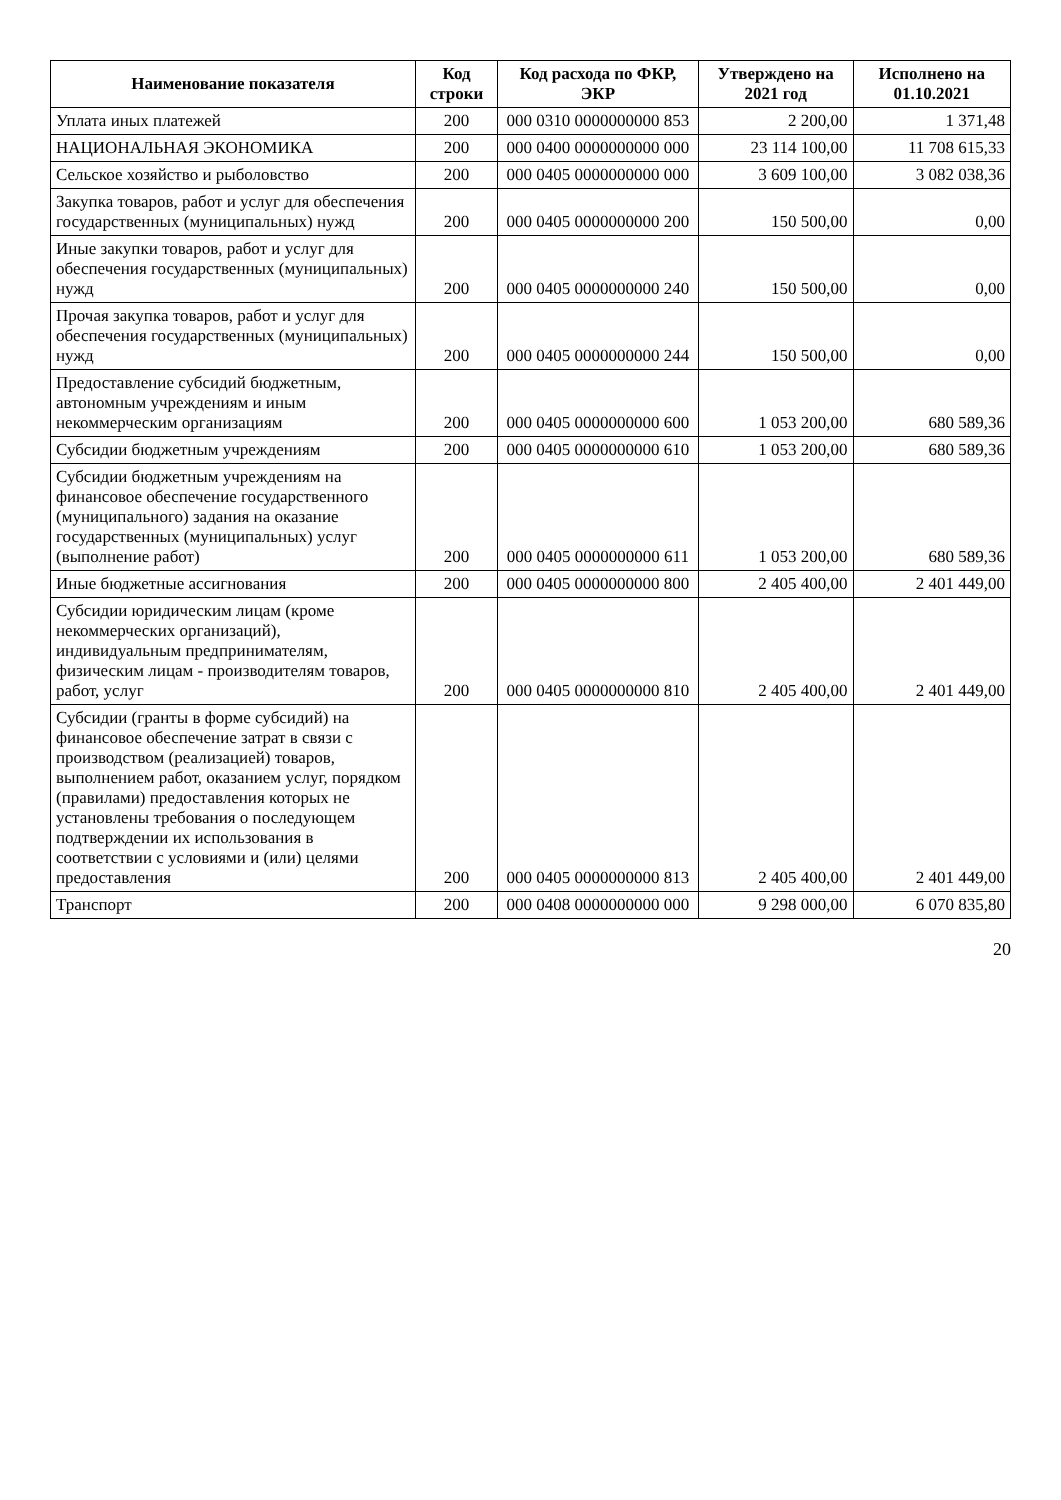| Наименование показателя | Код строки | Код расхода по ФКР, ЭКР | Утверждено на 2021 год | Исполнено на 01.10.2021 |
| --- | --- | --- | --- | --- |
| Уплата иных платежей | 200 | 000 0310 0000000000 853 | 2 200,00 | 1 371,48 |
| НАЦИОНАЛЬНАЯ ЭКОНОМИКА | 200 | 000 0400 0000000000 000 | 23 114 100,00 | 11 708 615,33 |
| Сельское хозяйство и рыболовство | 200 | 000 0405 0000000000 000 | 3 609 100,00 | 3 082 038,36 |
| Закупка товаров, работ и услуг для обеспечения государственных (муниципальных) нужд | 200 | 000 0405 0000000000 200 | 150 500,00 | 0,00 |
| Иные закупки товаров, работ и услуг для обеспечения государственных (муниципальных) нужд | 200 | 000 0405 0000000000 240 | 150 500,00 | 0,00 |
| Прочая закупка товаров, работ и услуг для обеспечения государственных (муниципальных) нужд | 200 | 000 0405 0000000000 244 | 150 500,00 | 0,00 |
| Предоставление субсидий бюджетным, автономным учреждениям и иным некоммерческим организациям | 200 | 000 0405 0000000000 600 | 1 053 200,00 | 680 589,36 |
| Субсидии бюджетным учреждениям | 200 | 000 0405 0000000000 610 | 1 053 200,00 | 680 589,36 |
| Субсидии бюджетным учреждениям на финансовое обеспечение государственного (муниципального) задания на оказание государственных (муниципальных) услуг (выполнение работ) | 200 | 000 0405 0000000000 611 | 1 053 200,00 | 680 589,36 |
| Иные бюджетные ассигнования | 200 | 000 0405 0000000000 800 | 2 405 400,00 | 2 401 449,00 |
| Субсидии юридическим лицам (кроме некоммерческих организаций), индивидуальным предпринимателям, физическим лицам - производителям товаров, работ, услуг | 200 | 000 0405 0000000000 810 | 2 405 400,00 | 2 401 449,00 |
| Субсидии (гранты в форме субсидий) на финансовое обеспечение затрат в связи с производством (реализацией) товаров, выполнением работ, оказанием услуг, порядком (правилами) предоставления которых не установлены требования о последующем подтверждении их использования в соответствии с условиями и (или) целями предоставления | 200 | 000 0405 0000000000 813 | 2 405 400,00 | 2 401 449,00 |
| Транспорт | 200 | 000 0408 0000000000 000 | 9 298 000,00 | 6 070 835,80 |
20